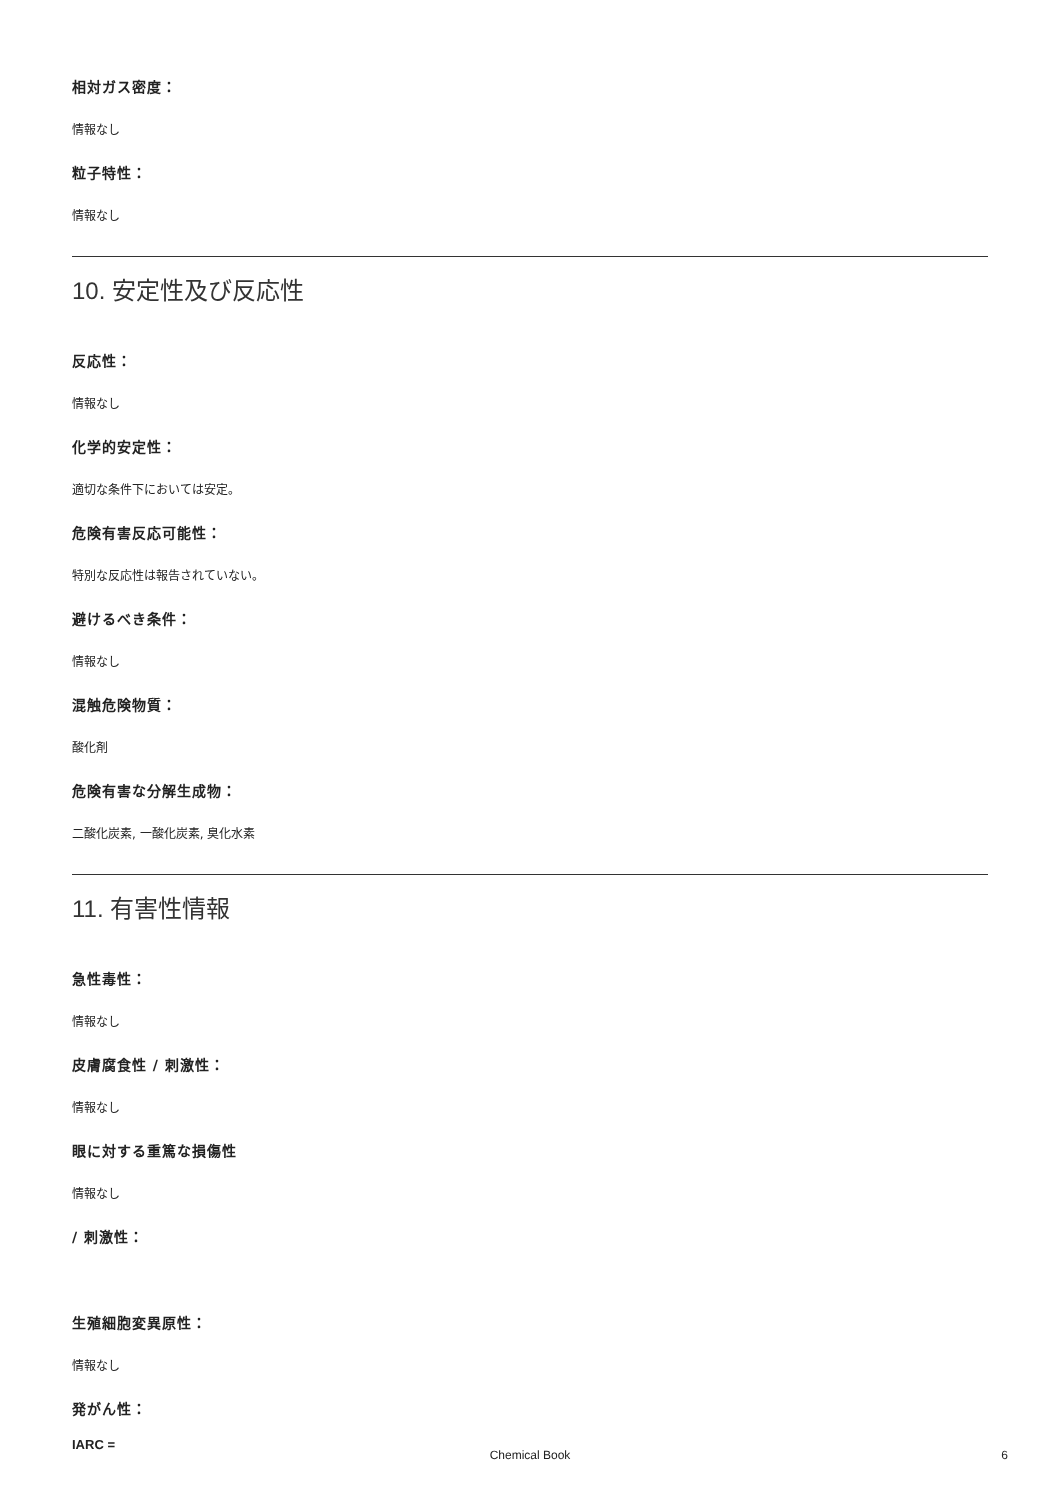相対ガス密度：
情報なし
粒子特性：
情報なし
10. 安定性及び反応性
反応性：
情報なし
化学的安定性：
適切な条件下においては安定。
危険有害反応可能性：
特別な反応性は報告されていない。
避けるべき条件：
情報なし
混触危険物質：
酸化剤
危険有害な分解生成物：
二酸化炭素, 一酸化炭素, 臭化水素
11. 有害性情報
急性毒性：
情報なし
皮膚腐食性 / 刺激性：
情報なし
眼に対する重篤な損傷性
情報なし
/ 刺激性：
生殖細胞変異原性：
情報なし
発がん性：
IARC =
Chemical Book 6